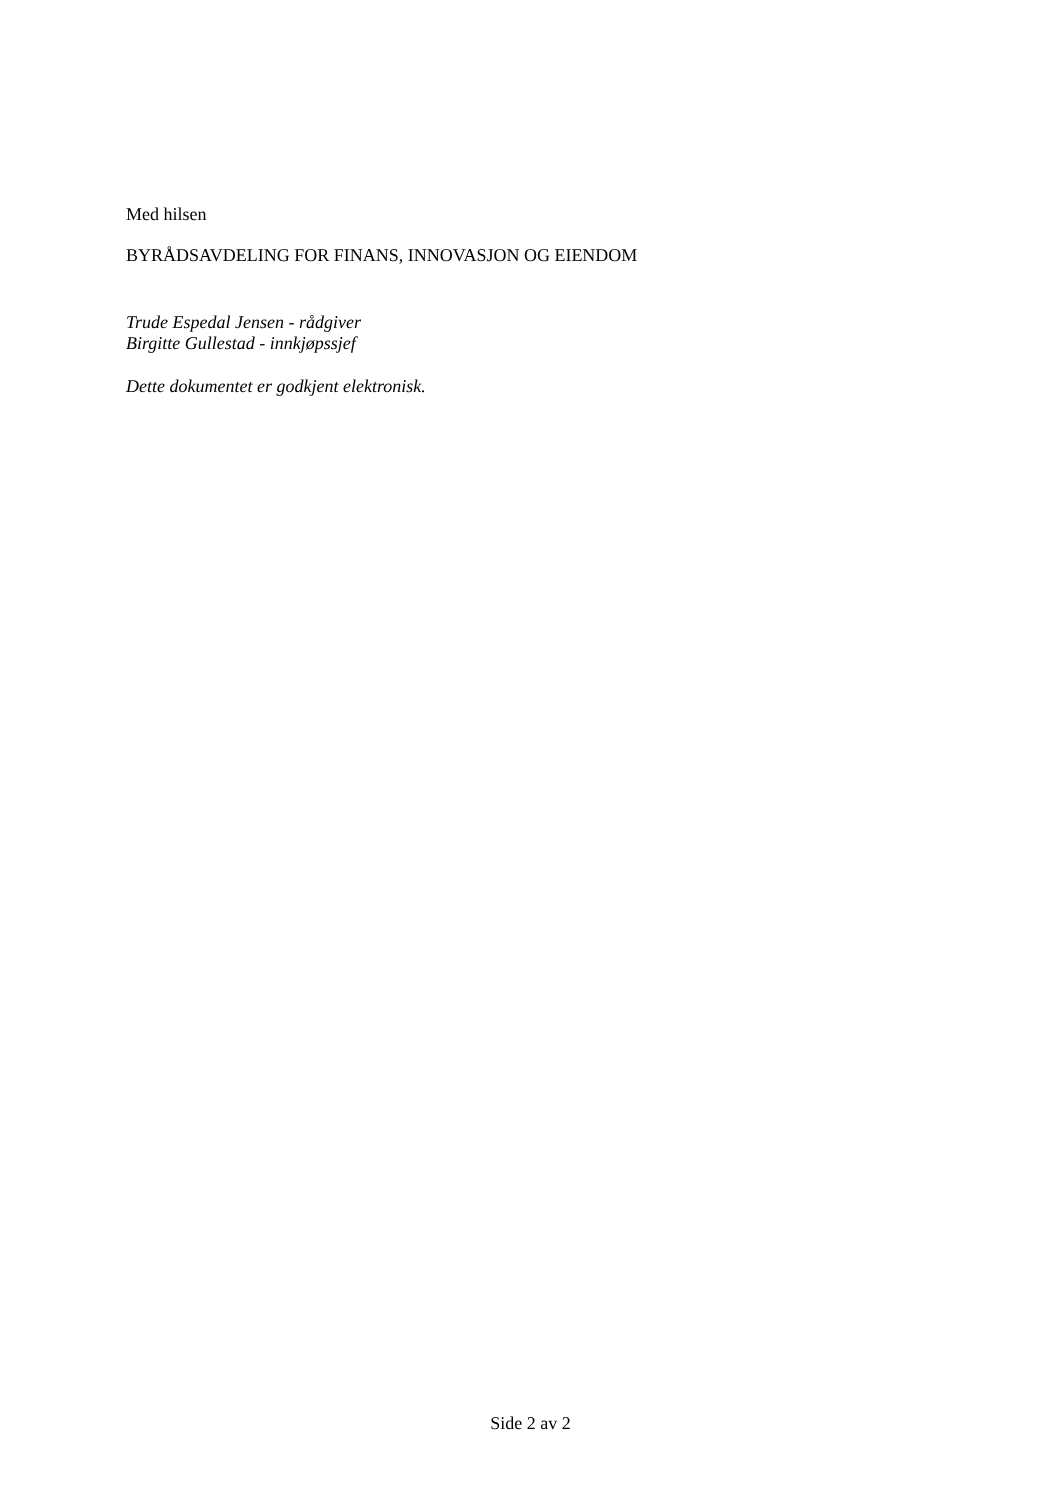Med hilsen
BYRÅDSAVDELING FOR FINANS, INNOVASJON OG EIENDOM
Trude Espedal Jensen - rådgiver
Birgitte Gullestad - innkjøpssjef
Dette dokumentet er godkjent elektronisk.
Side 2 av 2